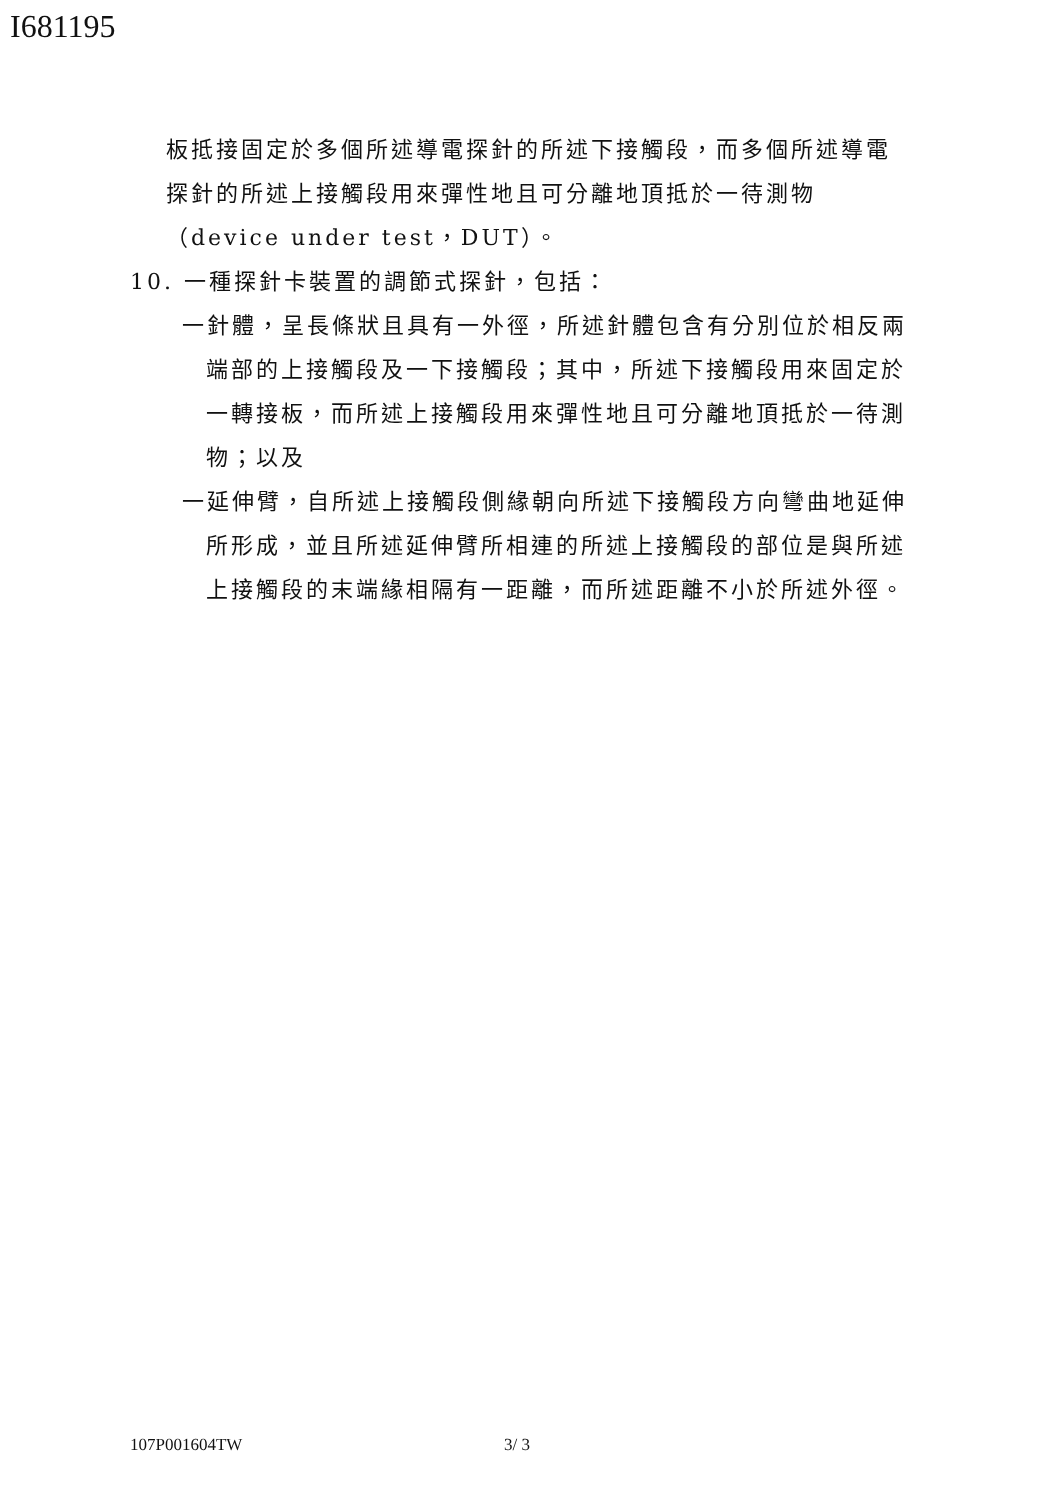I681195
板抵接固定於多個所述導電探針的所述下接觸段，而多個所述導電探針的所述上接觸段用來彈性地且可分離地頂抵於一待測物（device under test，DUT）。
10. 一種探針卡裝置的調節式探針，包括：
一針體，呈長條狀且具有一外徑，所述針體包含有分別位於相反兩端部的上接觸段及一下接觸段；其中，所述下接觸段用來固定於一轉接板，而所述上接觸段用來彈性地且可分離地頂抵於一待測物；以及
一延伸臂，自所述上接觸段側緣朝向所述下接觸段方向彎曲地延伸所形成，並且所述延伸臂所相連的所述上接觸段的部位是與所述上接觸段的末端緣相隔有一距離，而所述距離不小於所述外徑。
107P001604TW 3/ 3